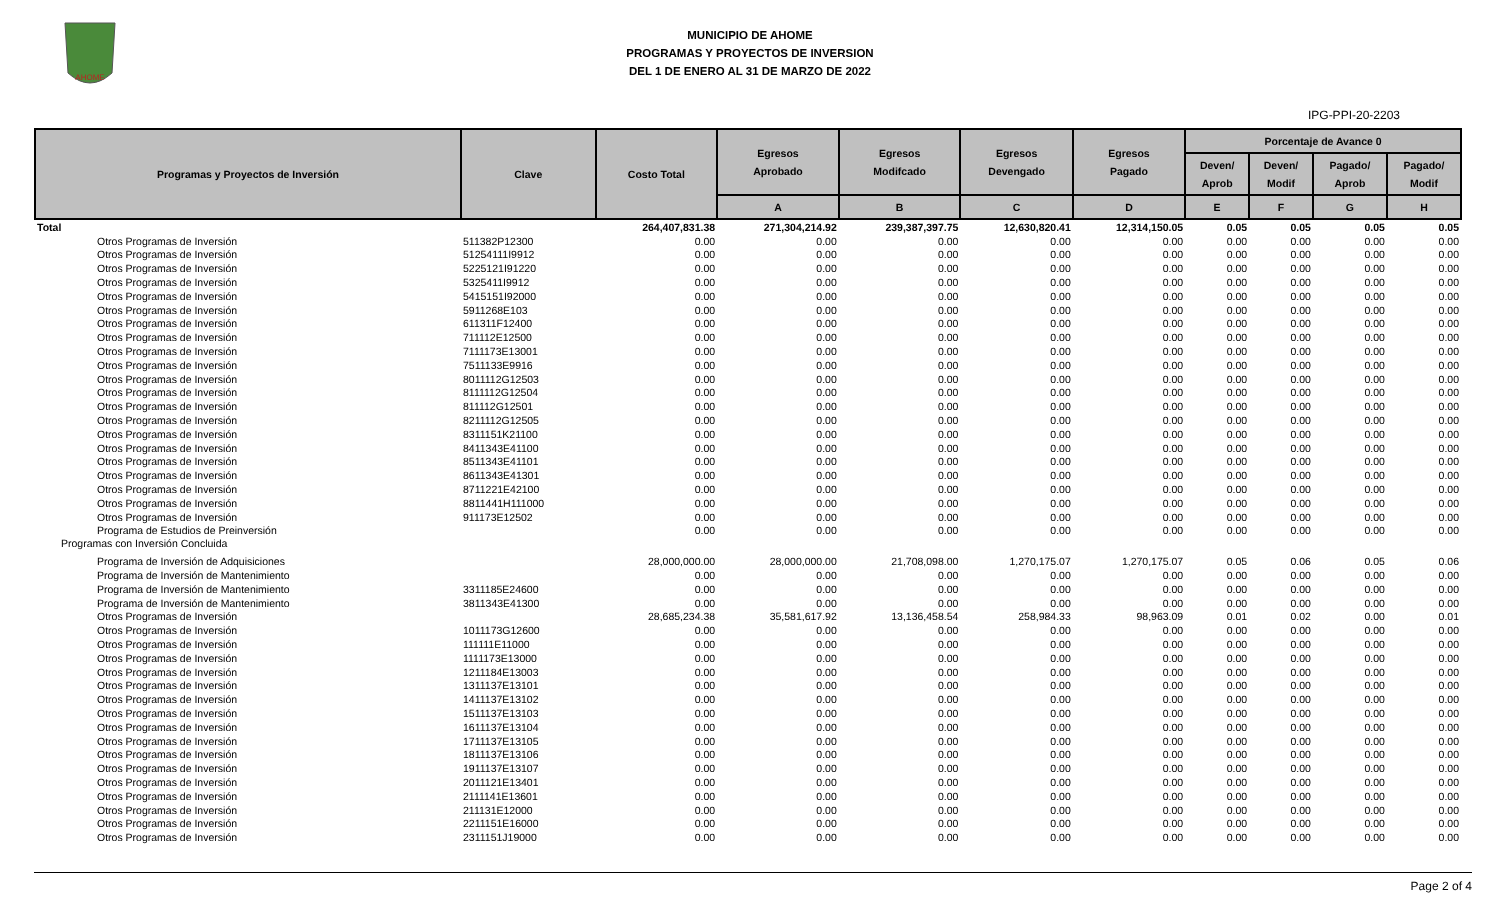AHOME
MUNICIPIO DE AHOME
PROGRAMAS Y PROYECTOS DE INVERSION
DEL 1 DE ENERO AL 31 DE MARZO DE 2022
IPG-PPI-20-2203
| Programas y Proyectos de Inversión | Clave | Costo Total | Egresos Aprobado | Egresos Modifcado | Egresos Devengado | Egresos Pagado | Porcentaje de Avance 0 | | | |
| --- | --- | --- | --- | --- | --- | --- | --- | --- | --- | --- |
| | | | | | | | Deven/ Aprob | Deven/ Modif | Pagado/ Aprob | Pagado/ Modif |
| | | | A | B | C | D | E | F | G | H |
| Total | | 264,407,831.38 | 271,304,214.92 | 239,387,397.75 | 12,630,820.41 | 12,314,150.05 | 0.05 | 0.05 | 0.05 | 0.05 |
| Otros Programas de Inversión | 511382P12300 | 0.00 | 0.00 | 0.00 | 0.00 | 0.00 | 0.00 | 0.00 | 0.00 | 0.00 |
| Otros Programas de Inversión | 51254111I9912 | 0.00 | 0.00 | 0.00 | 0.00 | 0.00 | 0.00 | 0.00 | 0.00 | 0.00 |
| Otros Programas de Inversión | 5225121I91220 | 0.00 | 0.00 | 0.00 | 0.00 | 0.00 | 0.00 | 0.00 | 0.00 | 0.00 |
| Otros Programas de Inversión | 5325411I9912 | 0.00 | 0.00 | 0.00 | 0.00 | 0.00 | 0.00 | 0.00 | 0.00 | 0.00 |
| Otros Programas de Inversión | 5415151I92000 | 0.00 | 0.00 | 0.00 | 0.00 | 0.00 | 0.00 | 0.00 | 0.00 | 0.00 |
| Otros Programas de Inversión | 5911268E103 | 0.00 | 0.00 | 0.00 | 0.00 | 0.00 | 0.00 | 0.00 | 0.00 | 0.00 |
| Otros Programas de Inversión | 611311F12400 | 0.00 | 0.00 | 0.00 | 0.00 | 0.00 | 0.00 | 0.00 | 0.00 | 0.00 |
| Otros Programas de Inversión | 711112E12500 | 0.00 | 0.00 | 0.00 | 0.00 | 0.00 | 0.00 | 0.00 | 0.00 | 0.00 |
| Otros Programas de Inversión | 7111173E13001 | 0.00 | 0.00 | 0.00 | 0.00 | 0.00 | 0.00 | 0.00 | 0.00 | 0.00 |
| Otros Programas de Inversión | 7511133E9916 | 0.00 | 0.00 | 0.00 | 0.00 | 0.00 | 0.00 | 0.00 | 0.00 | 0.00 |
| Otros Programas de Inversión | 8011112G12503 | 0.00 | 0.00 | 0.00 | 0.00 | 0.00 | 0.00 | 0.00 | 0.00 | 0.00 |
| Otros Programas de Inversión | 8111112G12504 | 0.00 | 0.00 | 0.00 | 0.00 | 0.00 | 0.00 | 0.00 | 0.00 | 0.00 |
| Otros Programas de Inversión | 811112G12501 | 0.00 | 0.00 | 0.00 | 0.00 | 0.00 | 0.00 | 0.00 | 0.00 | 0.00 |
| Otros Programas de Inversión | 8211112G12505 | 0.00 | 0.00 | 0.00 | 0.00 | 0.00 | 0.00 | 0.00 | 0.00 | 0.00 |
| Otros Programas de Inversión | 8311151K21100 | 0.00 | 0.00 | 0.00 | 0.00 | 0.00 | 0.00 | 0.00 | 0.00 | 0.00 |
| Otros Programas de Inversión | 8411343E41100 | 0.00 | 0.00 | 0.00 | 0.00 | 0.00 | 0.00 | 0.00 | 0.00 | 0.00 |
| Otros Programas de Inversión | 8511343E41101 | 0.00 | 0.00 | 0.00 | 0.00 | 0.00 | 0.00 | 0.00 | 0.00 | 0.00 |
| Otros Programas de Inversión | 8611343E41301 | 0.00 | 0.00 | 0.00 | 0.00 | 0.00 | 0.00 | 0.00 | 0.00 | 0.00 |
| Otros Programas de Inversión | 8711221E42100 | 0.00 | 0.00 | 0.00 | 0.00 | 0.00 | 0.00 | 0.00 | 0.00 | 0.00 |
| Otros Programas de Inversión | 8811441H111000 | 0.00 | 0.00 | 0.00 | 0.00 | 0.00 | 0.00 | 0.00 | 0.00 | 0.00 |
| Otros Programas de Inversión | 911173E12502 | 0.00 | 0.00 | 0.00 | 0.00 | 0.00 | 0.00 | 0.00 | 0.00 | 0.00 |
| Programa de Estudios de Preinversión | | 0.00 | 0.00 | 0.00 | 0.00 | 0.00 | 0.00 | 0.00 | 0.00 | 0.00 |
| Programas con Inversión Concluida | | | | | | | | | | |
| Programa de Inversión de Adquisiciones | | 28,000,000.00 | 28,000,000.00 | 21,708,098.00 | 1,270,175.07 | 1,270,175.07 | 0.05 | 0.06 | 0.05 | 0.06 |
| Programa de Inversión de Mantenimiento | | 0.00 | 0.00 | 0.00 | 0.00 | 0.00 | 0.00 | 0.00 | 0.00 | 0.00 |
| Programa de Inversión de Mantenimiento | 3311185E24600 | 0.00 | 0.00 | 0.00 | 0.00 | 0.00 | 0.00 | 0.00 | 0.00 | 0.00 |
| Programa de Inversión de Mantenimiento | 3811343E41300 | 0.00 | 0.00 | 0.00 | 0.00 | 0.00 | 0.00 | 0.00 | 0.00 | 0.00 |
| Otros Programas de Inversión | | 28,685,234.38 | 35,581,617.92 | 13,136,458.54 | 258,984.33 | 98,963.09 | 0.01 | 0.02 | 0.00 | 0.01 |
| Otros Programas de Inversión | 1011173G12600 | 0.00 | 0.00 | 0.00 | 0.00 | 0.00 | 0.00 | 0.00 | 0.00 | 0.00 |
| Otros Programas de Inversión | 111111E11000 | 0.00 | 0.00 | 0.00 | 0.00 | 0.00 | 0.00 | 0.00 | 0.00 | 0.00 |
| Otros Programas de Inversión | 1111173E13000 | 0.00 | 0.00 | 0.00 | 0.00 | 0.00 | 0.00 | 0.00 | 0.00 | 0.00 |
| Otros Programas de Inversión | 1211184E13003 | 0.00 | 0.00 | 0.00 | 0.00 | 0.00 | 0.00 | 0.00 | 0.00 | 0.00 |
| Otros Programas de Inversión | 1311137E13101 | 0.00 | 0.00 | 0.00 | 0.00 | 0.00 | 0.00 | 0.00 | 0.00 | 0.00 |
| Otros Programas de Inversión | 1411137E13102 | 0.00 | 0.00 | 0.00 | 0.00 | 0.00 | 0.00 | 0.00 | 0.00 | 0.00 |
| Otros Programas de Inversión | 1511137E13103 | 0.00 | 0.00 | 0.00 | 0.00 | 0.00 | 0.00 | 0.00 | 0.00 | 0.00 |
| Otros Programas de Inversión | 1611137E13104 | 0.00 | 0.00 | 0.00 | 0.00 | 0.00 | 0.00 | 0.00 | 0.00 | 0.00 |
| Otros Programas de Inversión | 1711137E13105 | 0.00 | 0.00 | 0.00 | 0.00 | 0.00 | 0.00 | 0.00 | 0.00 | 0.00 |
| Otros Programas de Inversión | 1811137E13106 | 0.00 | 0.00 | 0.00 | 0.00 | 0.00 | 0.00 | 0.00 | 0.00 | 0.00 |
| Otros Programas de Inversión | 1911137E13107 | 0.00 | 0.00 | 0.00 | 0.00 | 0.00 | 0.00 | 0.00 | 0.00 | 0.00 |
| Otros Programas de Inversión | 2011121E13401 | 0.00 | 0.00 | 0.00 | 0.00 | 0.00 | 0.00 | 0.00 | 0.00 | 0.00 |
| Otros Programas de Inversión | 2111141E13601 | 0.00 | 0.00 | 0.00 | 0.00 | 0.00 | 0.00 | 0.00 | 0.00 | 0.00 |
| Otros Programas de Inversión | 211131E12000 | 0.00 | 0.00 | 0.00 | 0.00 | 0.00 | 0.00 | 0.00 | 0.00 | 0.00 |
| Otros Programas de Inversión | 2211151E16000 | 0.00 | 0.00 | 0.00 | 0.00 | 0.00 | 0.00 | 0.00 | 0.00 | 0.00 |
| Otros Programas de Inversión | 2311151J19000 | 0.00 | 0.00 | 0.00 | 0.00 | 0.00 | 0.00 | 0.00 | 0.00 | 0.00 |
Page 2 of 4